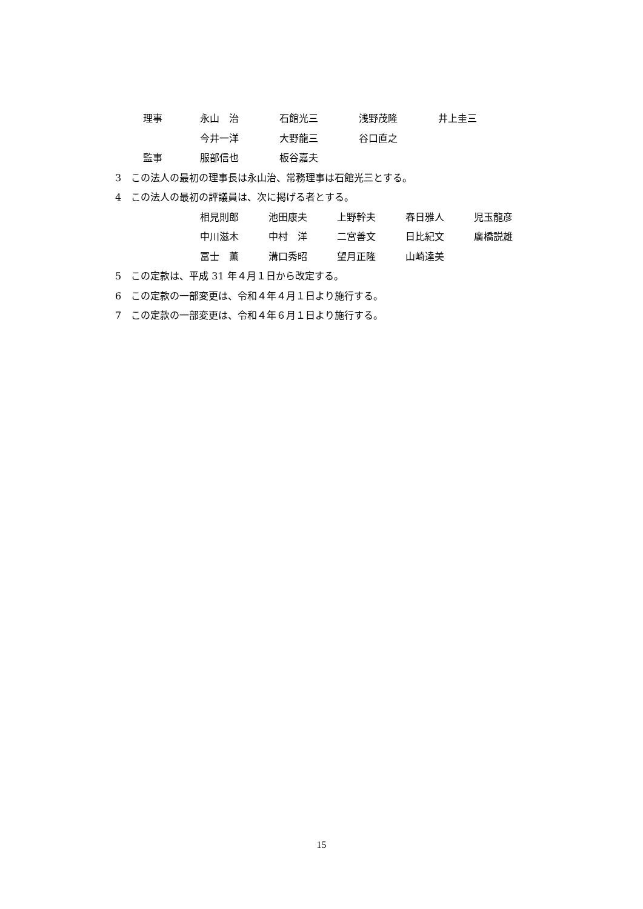理事 永山　治 石館光三 浅野茂隆 井上圭三
今井一洋 大野龍三 谷口直之
監事 服部信也 板谷嘉夫
3　この法人の最初の理事長は永山治、常務理事は石館光三とする。
4　この法人の最初の評議員は、次に掲げる者とする。
相見則郎 池田康夫 上野幹夫 春日雅人 児玉龍彦
中川滋木 中村　洋 二宮善文 日比紀文 廣橋説雄
冨士　薫 溝口秀昭 望月正隆 山崎達美
5　この定款は、平成 31 年４月１日から改定する。
6　この定款の一部変更は、令和４年４月１日より施行する。
7　この定款の一部変更は、令和４年６月１日より施行する。
15